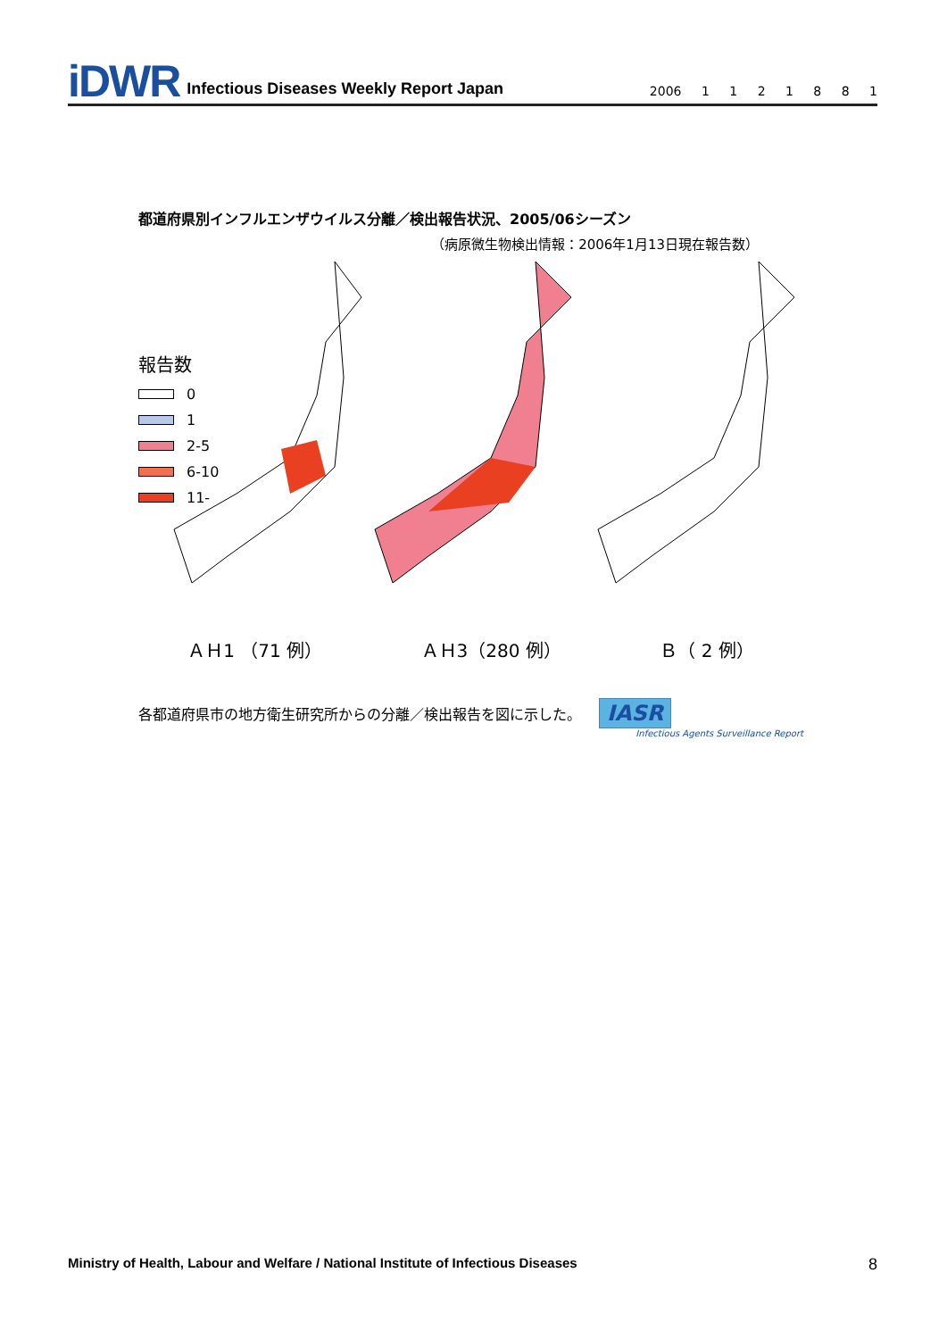iDWR Infectious Diseases Weekly Report Japan 2006 1 1 2 1 8 8 1
都道府県別インフルエンザウイルス分離／検出報告状況、2005/06シーズン
（病原微生物検出情報：2006年1月13日現在報告数）
報告数
0
1
2-5
6-10
11-
ＡＨ1 （71 例） ＡＨ3（280 例） Ｂ（ 2 例）
各都道府県市の地方衛生研究所からの分離／検出報告を図に示した。 IASR
Infectious Agents Surveillance Report
Ministry of Health, Labour and Welfare / National Institute of Infectious Diseases 8